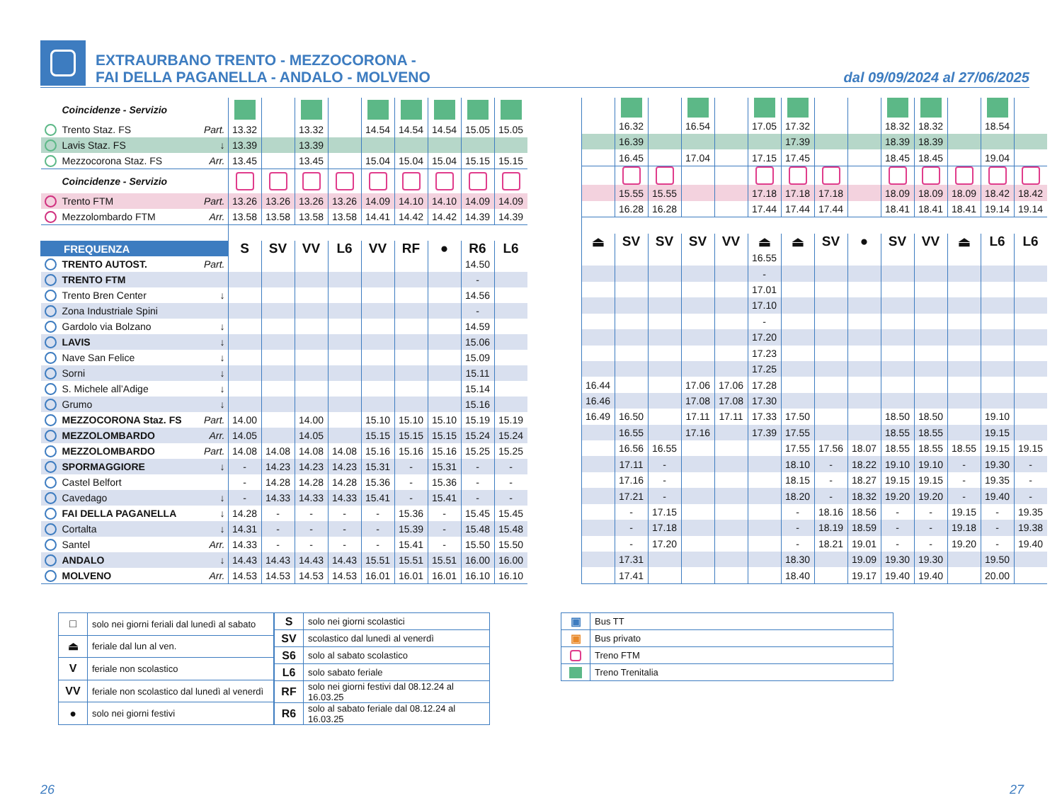EXTRAURBANO TRENTO - MEZZOCORONA -
FAI DELLA PAGANELLA - ANDALO - MOLVENO
dal 09/09/2024 al 27/06/2025
| Coincidenze - Servizio | | | | | | | | | |
| Trento Staz. FS Part. | 13.32 | | 13.32 | | 14.54 | 14.54 | 14.54 | 15.05 | 15.05 |
| Lavis Staz. FS ↓ | 13.39 | | 13.39 | | | | | | |
| Mezzocorona Staz. FS Arr. | 13.45 | | 13.45 | | 15.04 | 15.04 | 15.04 | 15.15 | 15.15 |
| Coincidenze - Servizio | | | | | | | | | |
| Trento FTM Part. | 13.26 | 13.26 | 13.26 | 13.26 | 14.09 | 14.10 | 14.10 | 14.09 | 14.09 |
| Mezzolombardo FTM Arr. | 13.58 | 13.58 | 13.58 | 13.58 | 14.41 | 14.42 | 14.42 | 14.39 | 14.39 |
| FREQUENZA | S | SV | VV | L6 | VV | RF | ● | R6 | L6 |
| TRENTO AUTOST. Part. | | | | | | | | 14.50 | |
| TRENTO FTM | | | | | | | | - | |
| Trento Bren Center ↓ | | | | | | | | 14.56 | |
| Zona Industriale Spini | | | | | | | | - | |
| Gardolo via Bolzano ↓ | | | | | | | | 14.59 | |
| LAVIS ↓ | | | | | | | | 15.06 | |
| Nave San Felice ↓ | | | | | | | | 15.09 | |
| Sorni ↓ | | | | | | | | 15.11 | |
| S. Michele all’Adige ↓ | | | | | | | | 15.14 | |
| Grumo ↓ | | | | | | | | 15.16 | |
| MEZZOCORONA Staz. FS Part. | 14.00 | | 14.00 | | 15.10 | 15.10 | 15.10 | 15.19 | 15.19 |
| MEZZOLOMBARDO Arr. | 14.05 | | 14.05 | | 15.15 | 15.15 | 15.15 | 15.24 | 15.24 |
| MEZZOLOMBARDO Part. | 14.08 | 14.08 | 14.08 | 14.08 | 15.16 | 15.16 | 15.16 | 15.25 | 15.25 |
| SPORMAGGIORE ↓ | - | 14.23 | 14.23 | 14.23 | 15.31 | - | 15.31 | - | - |
| Castel Belfort | - | 14.28 | 14.28 | 14.28 | 15.36 | - | 15.36 | - | - |
| Cavedago ↓ | - | 14.33 | 14.33 | 14.33 | 15.41 | - | 15.41 | - | - |
| FAI DELLA PAGANELLA ↓ | 14.28 | - | - | - | - | 15.36 | - | 15.45 | 15.45 |
| Cortalta ↓ | 14.31 | - | - | - | - | 15.39 | - | 15.48 | 15.48 |
| Santel Arr. | 14.33 | - | - | - | - | 15.41 | - | 15.50 | 15.50 |
| ANDALO ↓ | 14.43 | 14.43 | 14.43 | 14.43 | 15.51 | 15.51 | 15.51 | 16.00 | 16.00 |
| MOLVENO Arr. | 14.53 | 14.53 | 14.53 | 14.53 | 16.01 | 16.01 | 16.01 | 16.10 | 16.10 |
| | 16.32 | | 16.54 | | 17.05 | 17.32 | | | 18.32 | 18.32 | | 18.54 | |
| | 16.39 | | | | | 17.39 | | | 18.39 | 18.39 | | | |
| | 16.45 | | 17.04 | | 17.15 | 17.45 | | | 18.45 | 18.45 | | 19.04 | |
| | 15.55 | 15.55 | | | 17.18 | 17.18 | 17.18 | | 18.09 | 18.09 | 18.09 | 18.42 | 18.42 |
| | 16.28 | 16.28 | | | 17.44 | 17.44 | 17.44 | | 18.41 | 18.41 | 18.41 | 19.14 | 19.14 |
| ⏏ | SV | SV | SV | VV | ⏏ | ⏏ | SV | ● | SV | VV | ⏏ | L6 | L6 |
| | | | | | 16.55 | | | | | | | | |
| | | | | | - | | | | | | | | |
| | | | | | 17.01 | | | | | | | | |
| | | | | | 17.10 | | | | | | | | |
| | | | | | - | | | | | | | | |
| | | | | | 17.20 | | | | | | | | |
| | | | | | 17.23 | | | | | | | | |
| | | | | | 17.25 | | | | | | | | |
| 16.44 | | | 17.06 | 17.06 | 17.28 | | | | | | | | |
| 16.46 | | | 17.08 | 17.08 | 17.30 | | | | | | | | |
| 16.49 | 16.50 | | 17.11 | 17.11 | 17.33 | 17.50 | | | 18.50 | 18.50 | | 19.10 | |
| | 16.55 | | 17.16 | | 17.39 | 17.55 | | | 18.55 | 18.55 | | 19.15 | |
| | 16.56 | 16.55 | | | | 17.55 | 17.56 | 18.07 | 18.55 | 18.55 | 18.55 | 19.15 | 19.15 |
| | 17.11 | - | | | | 18.10 | - | 18.22 | 19.10 | 19.10 | - | 19.30 | - |
| | 17.16 | - | | | | 18.15 | - | 18.27 | 19.15 | 19.15 | - | 19.35 | - |
| | 17.21 | - | | | | 18.20 | - | 18.32 | 19.20 | 19.20 | - | 19.40 | - |
| | - | 17.15 | | | | - | 18.16 | 18.56 | - | - | 19.15 | - | 19.35 |
| | - | 17.18 | | | | - | 18.19 | 18.59 | - | - | 19.18 | - | 19.38 |
| | - | 17.20 | | | | - | 18.21 | 19.01 | - | - | 19.20 | - | 19.40 |
| | 17.31 | | | | | 18.30 | | 19.09 | 19.30 | 19.30 | | 19.50 | |
| | 17.41 | | | | | 18.40 | | 19.17 | 19.40 | 19.40 | | 20.00 | |
| □ | solo nei giorni feriali dal lunedì al sabato |
| ⏏ | feriale dal lun al ven. |
| V | feriale non scolastico |
| VV | feriale non scolastico dal lunedì al venerdì |
| ● | solo nei giorni festivi |
| S | solo nei giorni scolastici |
| SV | scolastico dal lunedì al venerdì |
| S6 | solo al sabato scolastico |
| L6 | solo sabato feriale |
| RF | solo nei giorni festivi dal 08.12.24 al 16.03.25 |
| R6 | solo al sabato feriale dal 08.12.24 al 16.03.25 |
| ▣ | Bus TT |
| ▣ | Bus privato |
| | Treno FTM |
| | Treno Trenitalia |
26 27